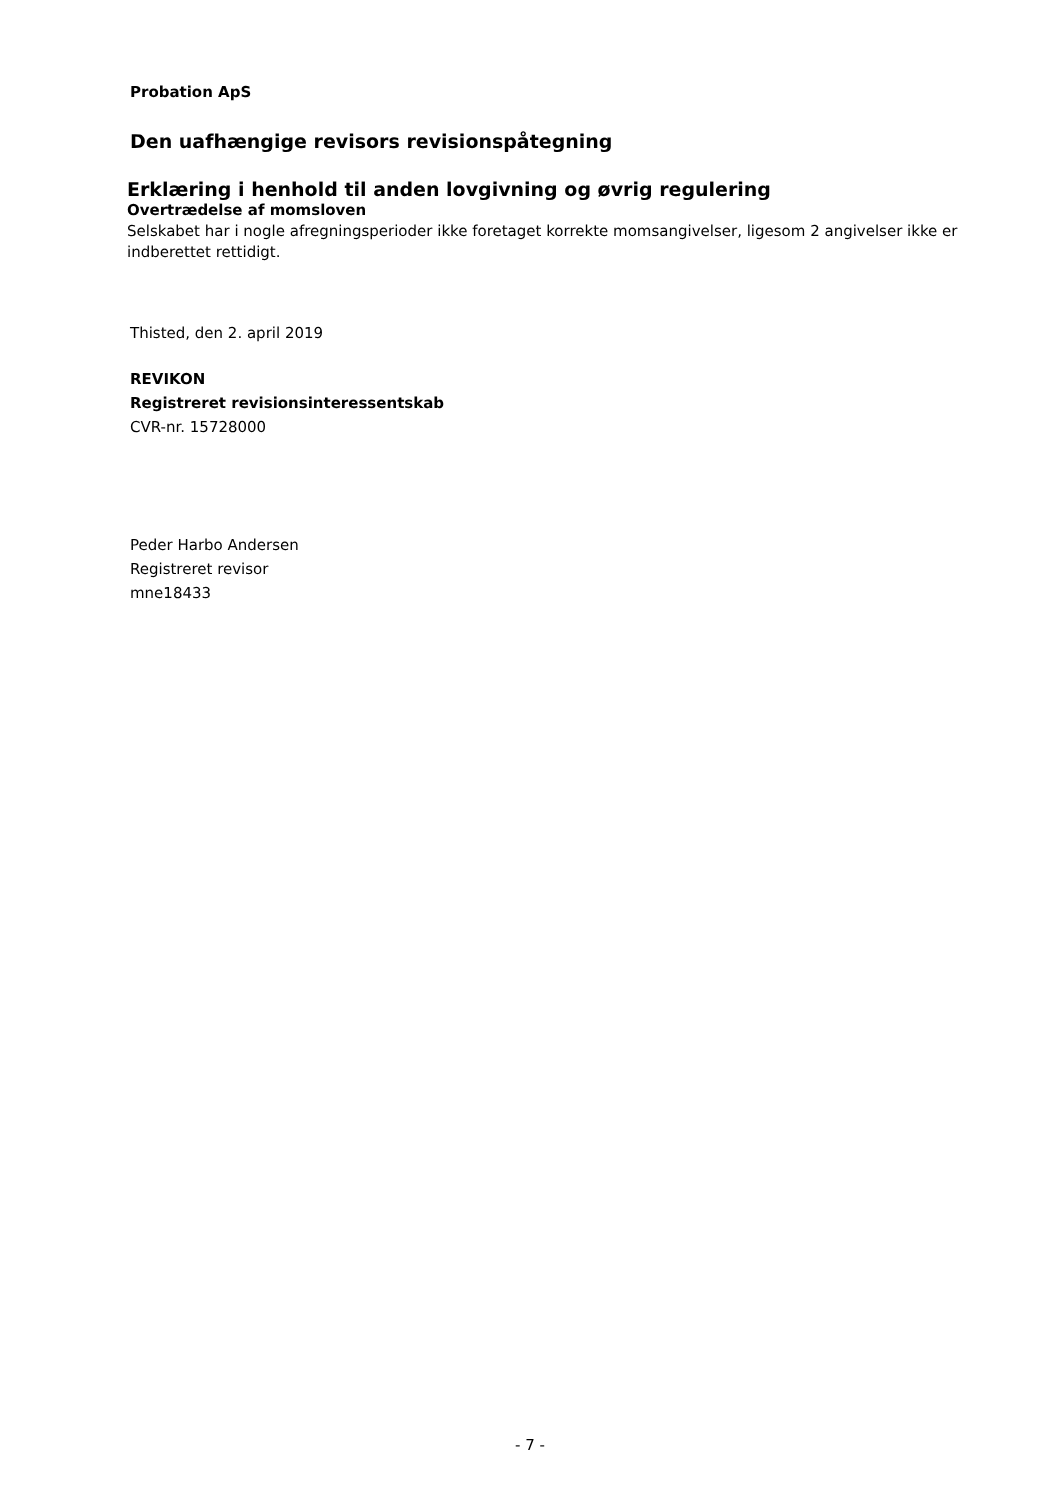Probation ApS
Den uafhængige revisors revisionspåtegning
Erklæring i henhold til anden lovgivning og øvrig regulering
Overtrædelse af momsloven
Selskabet har i nogle afregningsperioder ikke foretaget korrekte momsangivelser, ligesom 2 angivelser ikke er indberettet rettidigt.
Thisted, den 2. april 2019
REVIKON
Registreret revisionsinteressentskab
CVR-nr. 15728000
Peder Harbo Andersen
Registreret revisor
mne18433
- 7 -